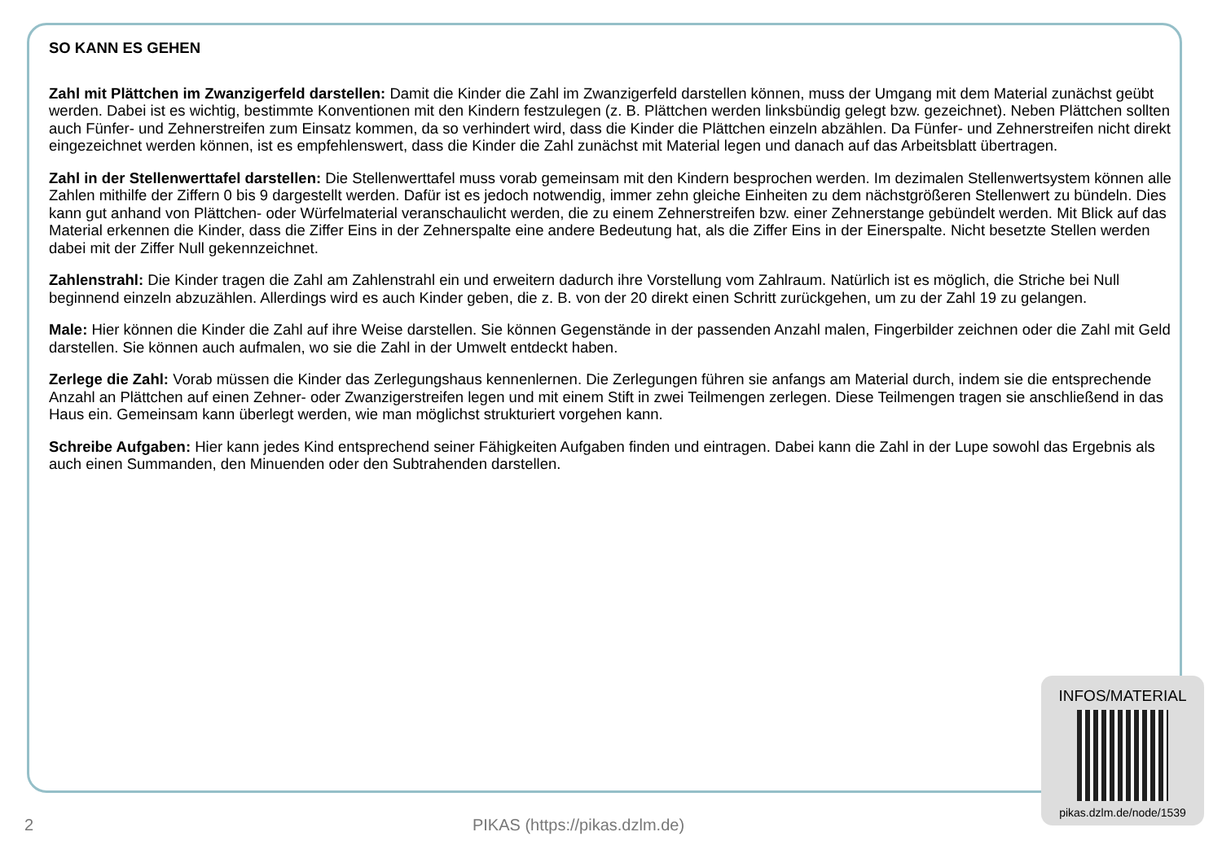SO KANN ES GEHEN
Zahl mit Plättchen im Zwanzigerfeld darstellen: Damit die Kinder die Zahl im Zwanzigerfeld darstellen können, muss der Umgang mit dem Material zunächst geübt werden. Dabei ist es wichtig, bestimmte Konventionen mit den Kindern festzulegen (z. B. Plättchen werden linksbündig gelegt bzw. gezeichnet). Neben Plättchen sollten auch Fünfer- und Zehnerstreifen zum Einsatz kommen, da so verhindert wird, dass die Kinder die Plättchen einzeln abzählen. Da Fünfer- und Zehnerstreifen nicht direkt eingezeichnet werden können, ist es empfehlenswert, dass die Kinder die Zahl zunächst mit Material legen und danach auf das Arbeitsblatt übertragen.
Zahl in der Stellenwerttafel darstellen: Die Stellenwerttafel muss vorab gemeinsam mit den Kindern besprochen werden. Im dezimalen Stellenwertsystem können alle Zahlen mithilfe der Ziffern 0 bis 9 dargestellt werden. Dafür ist es jedoch notwendig, immer zehn gleiche Einheiten zu dem nächstgrößeren Stellenwert zu bündeln. Dies kann gut anhand von Plättchen- oder Würfelmaterial veranschaulicht werden, die zu einem Zehnerstreifen bzw. einer Zehnerstange gebündelt werden. Mit Blick auf das Material erkennen die Kinder, dass die Ziffer Eins in der Zehnerspalte eine andere Bedeutung hat, als die Ziffer Eins in der Einerspalte. Nicht besetzte Stellen werden dabei mit der Ziffer Null gekennzeichnet.
Zahlenstrahl: Die Kinder tragen die Zahl am Zahlenstrahl ein und erweitern dadurch ihre Vorstellung vom Zahlraum. Natürlich ist es möglich, die Striche bei Null beginnend einzeln abzuzählen. Allerdings wird es auch Kinder geben, die z. B. von der 20 direkt einen Schritt zurückgehen, um zu der Zahl 19 zu gelangen.
Male: Hier können die Kinder die Zahl auf ihre Weise darstellen. Sie können Gegenstände in der passenden Anzahl malen, Fingerbilder zeichnen oder die Zahl mit Geld darstellen. Sie können auch aufmalen, wo sie die Zahl in der Umwelt entdeckt haben.
Zerlege die Zahl: Vorab müssen die Kinder das Zerlegungshaus kennenlernen. Die Zerlegungen führen sie anfangs am Material durch, indem sie die entsprechende Anzahl an Plättchen auf einen Zehner- oder Zwanzigerstreifen legen und mit einem Stift in zwei Teilmengen zerlegen. Diese Teilmengen tragen sie anschließend in das Haus ein. Gemeinsam kann überlegt werden, wie man möglichst strukturiert vorgehen kann.
Schreibe Aufgaben: Hier kann jedes Kind entsprechend seiner Fähigkeiten Aufgaben finden und eintragen. Dabei kann die Zahl in der Lupe sowohl das Ergebnis als auch einen Summanden, den Minuenden oder den Subtrahenden darstellen.
INFOS/MATERIAL
pikas.dzlm.de/node/1539
2
PIKAS (https://pikas.dzlm.de)